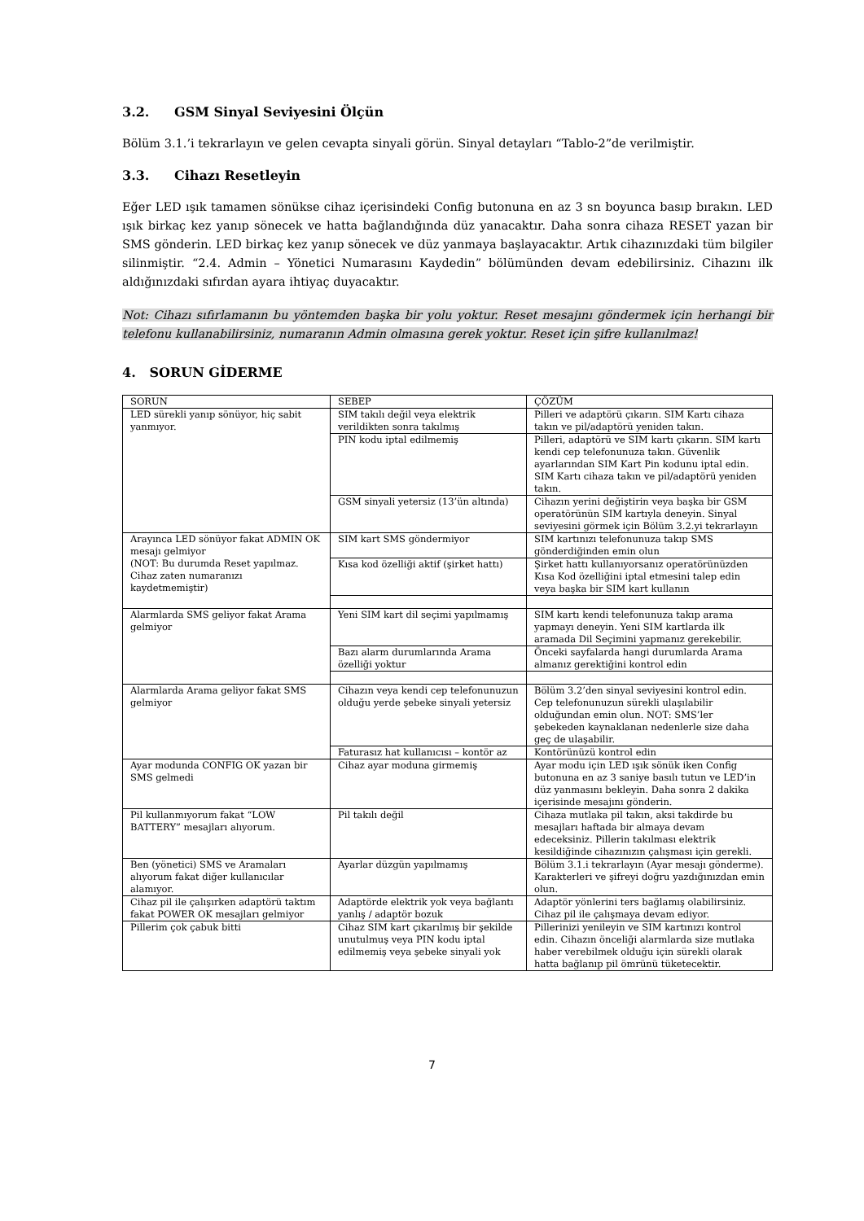3.2. GSM Sinyal Seviyesini Ölçün
Bölüm 3.1.’i tekrarlayın ve gelen cevapta sinyali görün. Sinyal detayları “Tablo-2”de verilmiştir.
3.3. Cihazı Resetleyin
Eğer LED ışık tamamen sönükse cihaz içerisindeki Config butonuna en az 3 sn boyunca basıp bırakın. LED ışık birkaç kez yanıp sönecek ve hatta bağlandığında düz yanacaktır. Daha sonra cihaza RESET yazan bir SMS gönderin. LED birkaç kez yanıp sönecek ve düz yanmaya başlayacaktır. Artık cihazınızdaki tüm bilgiler silinmiştir. “2.4. Admin – Yönetici Numarasını Kaydedin” bölümünden devam edebilirsiniz. Cihazını ilk aldığınızdaki sıfırdan ayara ihtiyaç duyacaktır.
Not: Cihazı sıfırlamanın bu yöntemden başka bir yolu yoktur. Reset mesajını göndermek için herhangi bir telefonu kullanabilirsiniz, numaranın Admin olmasına gerek yoktur. Reset için şifre kullanılmaz!
4. SORUN GİDERME
| SORUN | SEBEP | ÇÖZÜM |
| LED sürekli yanıp sönüyor, hiç sabit yanmıyor. | SIM takılı değil veya elektrik verildikten sonra takılmış | Pilleri ve adaptörü çıkarın. SIM Kartı cihaza takın ve pil/adaptörü yeniden takın. |
| | PIN kodu iptal edilmemiş | Pilleri, adaptörü ve SIM kartı çıkarın. SIM kartı kendi cep telefonunuza takın. Güvenlik ayarlarından SIM Kart Pin kodunu iptal edin. SIM Kartı cihaza takın ve pil/adaptörü yeniden takın. |
| | GSM sinyali yetersiz (13’ün altında) | Cihazın yerini değiştirin veya başka bir GSM operatörünün SIM kartıyla deneyin. Sinyal seviyesini görmek için Bölüm 3.2.yi tekrarlayın |
| Arayınca LED sönüyor fakat ADMIN OK mesajı gelmiyor (NOT: Bu durumda Reset yapılmaz. Cihaz zaten numaranızı kaydetmemiştir) | SIM kart SMS göndermiyor | SIM kartınızı telefonunuza takıp SMS gönderdiğinden emin olun |
| | Kısa kod özelliği aktif (şirket hattı) | Şirket hattı kullanıyorsanız operatörünüzden Kısa Kod özelliğini iptal etmesini talep edin veya başka bir SIM kart kullanın |
| Alarmlarda SMS geliyor fakat Arama gelmiyor | Yeni SIM kart dil seçimi yapılmamış | SIM kartı kendi telefonunuza takıp arama yapmayı deneyin. Yeni SIM kartlarda ilk aramada Dil Seçimini yapmanız gerekebilir. |
| | Bazı alarm durumlarında Arama özelliği yoktur | Önceki sayfalarda hangi durumlarda Arama almanız gerektiğini kontrol edin |
| Alarmlarda Arama geliyor fakat SMS gelmiyor | Cihazın veya kendi cep telefonunuzun olduğu yerde şebeke sinyali yetersiz | Bölüm 3.2’den sinyal seviyesini kontrol edin. Cep telefonunuzun sürekli ulaşılabilir olduğundan emin olun. NOT: SMS’ler şebekeden kaynaklanan nedenlerle size daha geç de ulaşabilir. |
| | Faturasız hat kullanıcısı – kontör az | Kontörünüzü kontrol edin |
| Ayar modunda CONFIG OK yazan bir SMS gelmedi | Cihaz ayar moduna girmemiş | Ayar modu için LED ışık sönük iken Config butonuna en az 3 saniye basılı tutun ve LED’in düz yanmasını bekleyin. Daha sonra 2 dakika içerisinde mesajını gönderin. |
| Pil kullanmıyorum fakat “LOW BATTERY” mesajları alıyorum. | Pil takılı değil | Cihaza mutlaka pil takın, aksi takdirde bu mesajları haftada bir almaya devam edeceksiniz. Pillerin takılması elektrik kesildiğinde cihazınızın çalışması için gerekli. |
| Ben (yönetici) SMS ve Aramaları alıyorum fakat diğer kullanıcılar alamıyor. | Ayarlar düzgün yapılmamış | Bölüm 3.1.i tekrarlayın (Ayar mesajı gönderme). Karakterleri ve şifreyi doğru yazdığınızdan emin olun. |
| Cihaz pil ile çalışırken adaptörü taktım fakat POWER OK mesajları gelmiyor | Adaptörde elektrik yok veya bağlantı yanlış / adaptör bozuk | Adaptör yönlerini ters bağlamış olabilirsiniz. Cihaz pil ile çalışmaya devam ediyor. |
| Pillerim çok çabuk bitti | Cihaz SIM kart çıkarılmış bir şekilde unutulmuş veya PIN kodu iptal edilmemiş veya şebeke sinyali yok | Pillerinizi yenileyin ve SIM kartınızı kontrol edin. Cihazın önceliği alarmlarda size mutlaka haber verebilmek olduğu için sürekli olarak hatta bağlanıp pil ömrünü tüketecektir. |
7